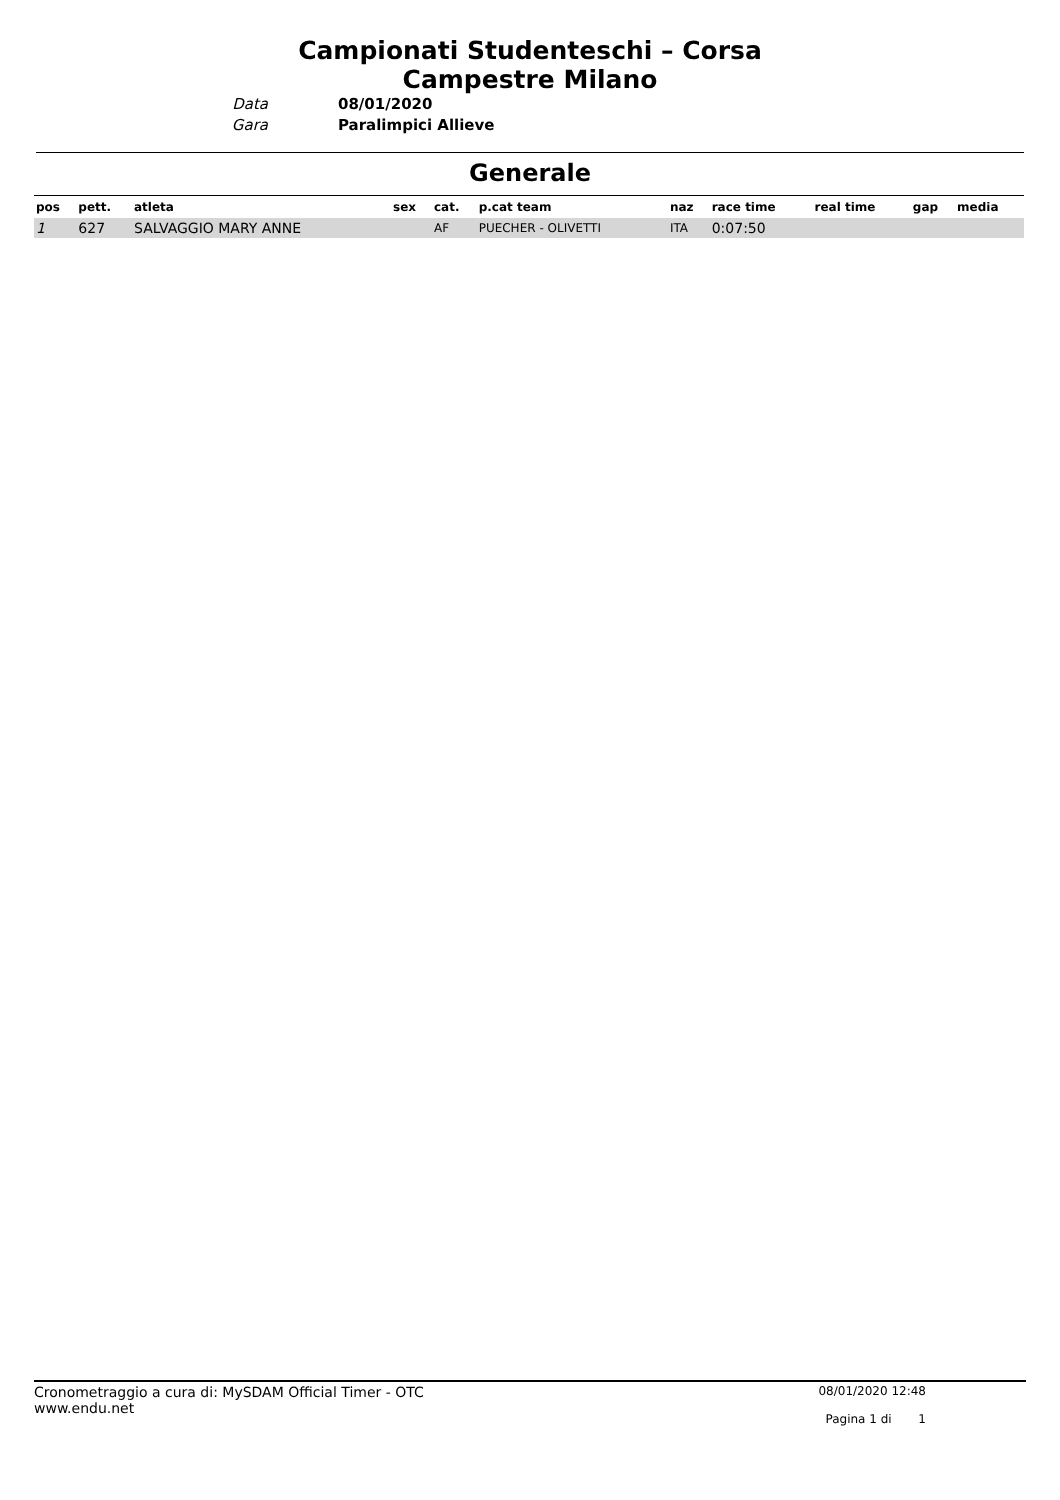Campionati Studenteschi – Corsa
Campestre Milano
Data
Gara
08/01/2020
Paralimpici Allieve
Generale
| pos | pett. | atleta | sex | cat. | p.cat team | naz | race time | real time | gap | media |
| --- | --- | --- | --- | --- | --- | --- | --- | --- | --- | --- |
| 1 | 627 | SALVAGGIO MARY ANNE | | AF | PUECHER - OLIVETTI | ITA | 0:07:50 | | | |
Cronometraggio a cura di: MySDAM Official Timer - OTC
www.endu.net
08/01/2020 12:48
Pagina 1 di 1